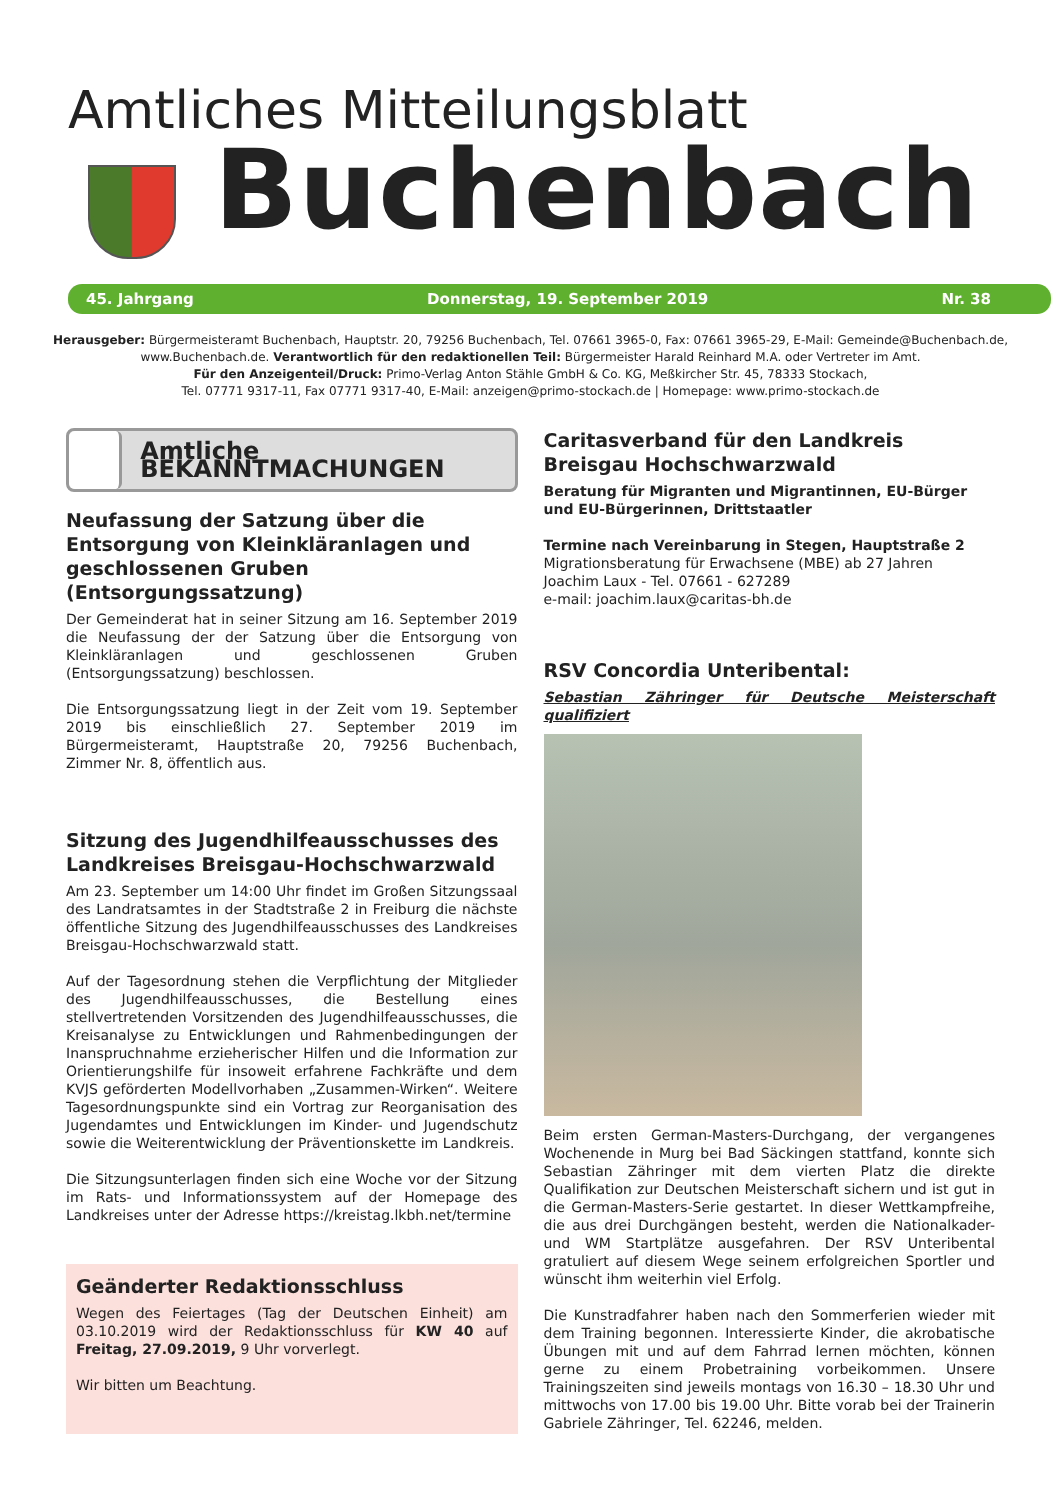Amtliches Mitteilungsblatt
Buchenbach
45. Jahrgang Donnerstag, 19. September 2019 Nr. 38
Herausgeber: Bürgermeisteramt Buchenbach, Hauptstr. 20, 79256 Buchenbach, Tel. 07661 3965-0, Fax: 07661 3965-29, E-Mail: Gemeinde@Buchenbach.de, www.Buchenbach.de. Verantwortlich für den redaktionellen Teil: Bürgermeister Harald Reinhard M.A. oder Vertreter im Amt.
Für den Anzeigenteil/Druck: Primo-Verlag Anton Stähle GmbH & Co. KG, Meßkircher Str. 45, 78333 Stockach,
Tel. 07771 9317-11, Fax 07771 9317-40, E-Mail: anzeigen@primo-stockach.de | Homepage: www.primo-stockach.de
Amtliche BEKANNTMACHUNGEN
Neufassung der Satzung über die Entsorgung von Kleinkläranlagen und geschlossenen Gruben (Entsorgungssatzung)
Der Gemeinderat hat in seiner Sitzung am 16. September 2019 die Neufassung der der Satzung über die Entsorgung von Kleinkläranlagen und geschlossenen Gruben (Entsorgungssatzung) beschlossen.
Die Entsorgungssatzung liegt in der Zeit vom 19. September 2019 bis einschließlich 27. September 2019 im Bürgermeisteramt, Hauptstraße 20, 79256 Buchenbach, Zimmer Nr. 8, öffentlich aus.
Sitzung des Jugendhilfeausschusses des Landkreises Breisgau-Hochschwarzwald
Am 23. September um 14:00 Uhr findet im Großen Sitzungssaal des Landratsamtes in der Stadtstraße 2 in Freiburg die nächste öffentliche Sitzung des Jugendhilfeausschusses des Landkreises Breisgau-Hochschwarzwald statt.
Auf der Tagesordnung stehen die Verpflichtung der Mitglieder des Jugendhilfeausschusses, die Bestellung eines stellvertretenden Vorsitzenden des Jugendhilfeausschusses, die Kreisanalyse zu Entwicklungen und Rahmenbedingungen der Inanspruchnahme erzieherischer Hilfen und die Information zur Orientierungshilfe für insoweit erfahrene Fachkräfte und dem KVJS geförderten Modellvorhaben „Zusammen-Wirken“. Weitere Tagesordnungspunkte sind ein Vortrag zur Reorganisation des Jugendamtes und Entwicklungen im Kinder- und Jugendschutz sowie die Weiterentwicklung der Präventionskette im Landkreis.
Die Sitzungsunterlagen finden sich eine Woche vor der Sitzung im Rats- und Informationssystem auf der Homepage des Landkreises unter der Adresse https://kreistag.lkbh.net/termine
Geänderter Redaktionsschluss
Wegen des Feiertages (Tag der Deutschen Einheit) am 03.10.2019 wird der Redaktionsschluss für KW 40 auf Freitag, 27.09.2019, 9 Uhr vorverlegt.
Wir bitten um Beachtung.
Caritasverband für den Landkreis Breisgau Hochschwarzwald
Beratung für Migranten und Migrantinnen, EU-Bürger und EU-Bürgerinnen, Drittstaatler
Termine nach Vereinbarung in Stegen, Hauptstraße 2
Migrationsberatung für Erwachsene (MBE) ab 27 Jahren
Joachim Laux - Tel. 07661 - 627289
e-mail: joachim.laux@caritas-bh.de
RSV Concordia Unteribental:
Sebastian Zähringer für Deutsche Meisterschaft qualifiziert
Beim ersten German-Masters-Durchgang, der vergangenes Wochenende in Murg bei Bad Säckingen stattfand, konnte sich Sebastian Zähringer mit dem vierten Platz die direkte Qualifikation zur Deutschen Meisterschaft sichern und ist gut in die German-Masters-Serie gestartet. In dieser Wettkampfreihe, die aus drei Durchgängen besteht, werden die Nationalkader- und WM Startplätze ausgefahren. Der RSV Unteribental gratuliert auf diesem Wege seinem erfolgreichen Sportler und wünscht ihm weiterhin viel Erfolg.
Die Kunstradfahrer haben nach den Sommerferien wieder mit dem Training begonnen. Interessierte Kinder, die akrobatische Übungen mit und auf dem Fahrrad lernen möchten, können gerne zu einem Probetraining vorbeikommen. Unsere Trainingszeiten sind jeweils montags von 16.30 – 18.30 Uhr und mittwochs von 17.00 bis 19.00 Uhr. Bitte vorab bei der Trainerin Gabriele Zähringer, Tel. 62246, melden.